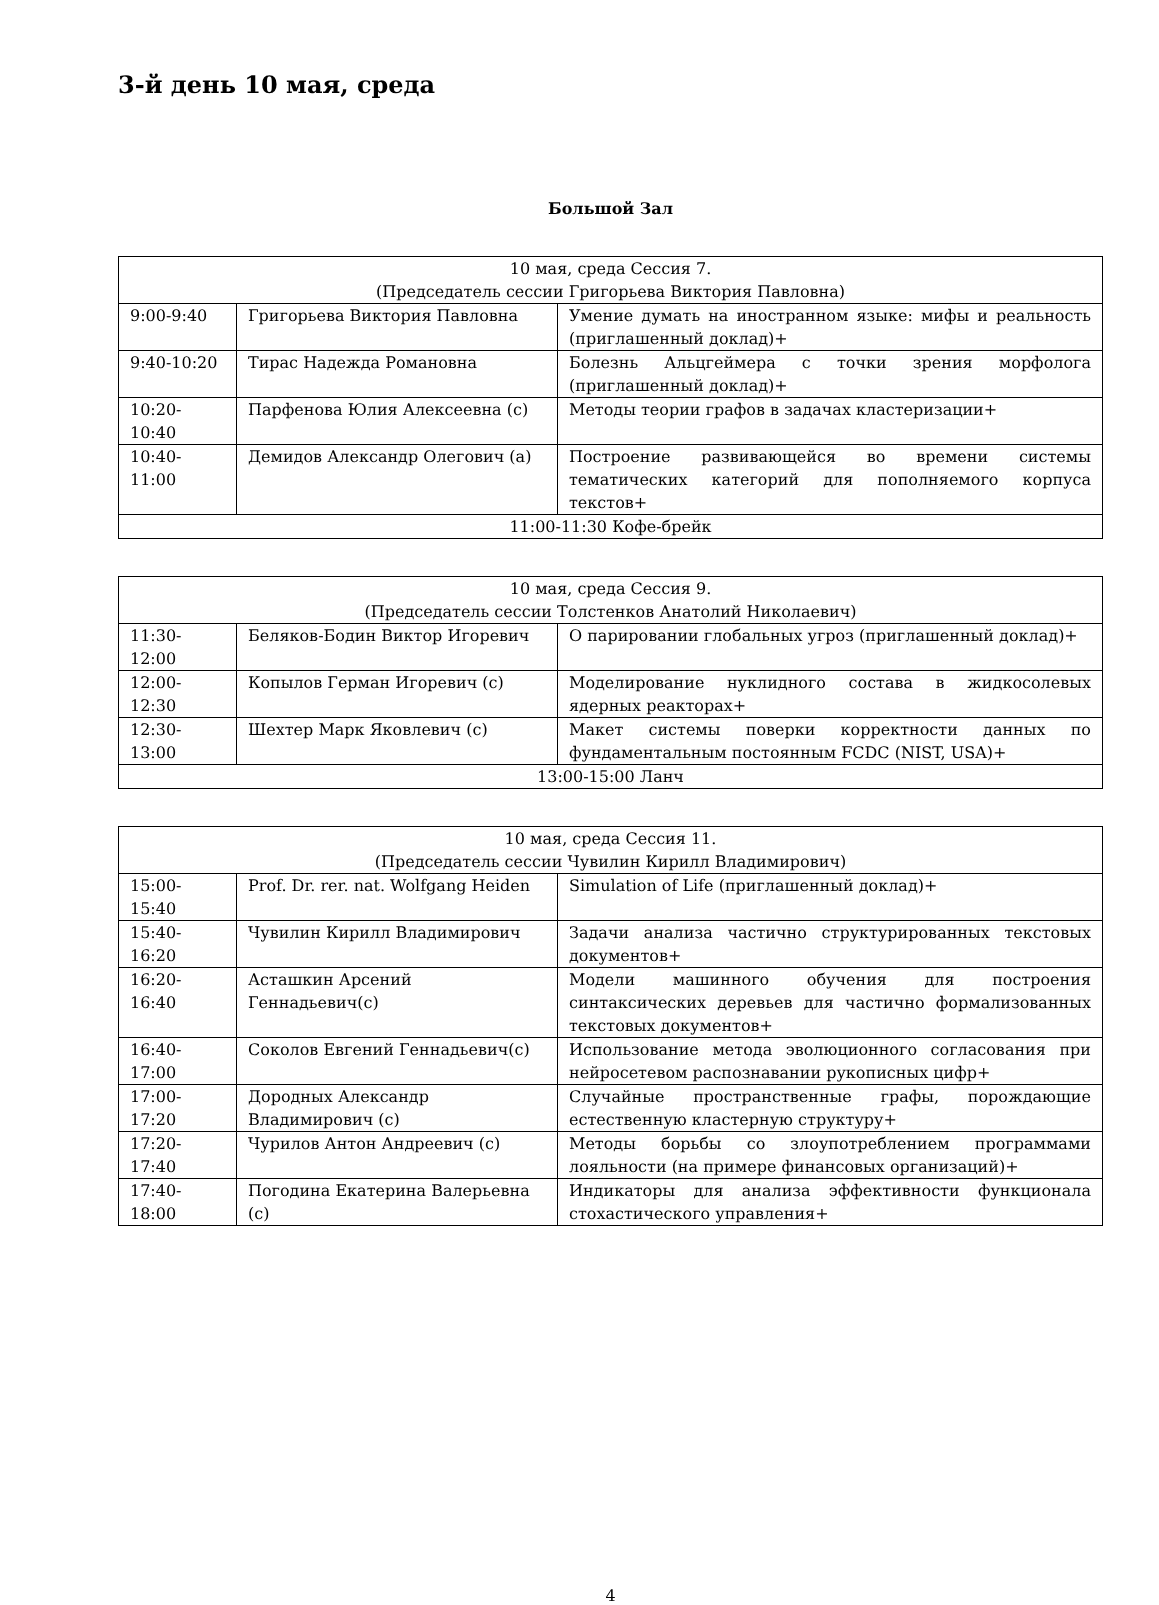3-й день 10 мая, среда
Большой Зал
| 10 мая, среда Сессия 7. (Председатель сессии Григорьева Виктория Павловна) | | |
| 9:00-9:40 | Григорьева Виктория Павловна | Умение думать на иностранном языке: мифы и реальность (приглашенный доклад)+ |
| 9:40-10:20 | Тирас Надежда Романовна | Болезнь Альцгеймера с точки зрения морфолога (приглашенный доклад)+ |
| 10:20-10:40 | Парфенова Юлия Алексеевна (с) | Методы теории графов в задачах кластеризации+ |
| 10:40-11:00 | Демидов Александр Олегович (а) | Построение развивающейся во времени системы тематических категорий для пополняемого корпуса текстов+ |
| 11:00-11:30 Кофе-брейк | | |
| 10 мая, среда Сессия 9. (Председатель сессии Толстенков Анатолий Николаевич) | | |
| 11:30-12:00 | Беляков-Бодин Виктор Игоревич | О парировании глобальных угроз (приглашенный доклад)+ |
| 12:00-12:30 | Копылов Герман Игоревич (с) | Моделирование нуклидного состава в жидкосолевых ядерных реакторах+ |
| 12:30-13:00 | Шехтер Марк Яковлевич (с) | Макет системы поверки корректности данных по фундаментальным постоянным FCDC (NIST, USA)+ |
| 13:00-15:00 Ланч | | |
| 10 мая, среда Сессия 11. (Председатель сессии Чувилин Кирилл Владимирович) | | |
| 15:00-15:40 | Prof. Dr. rer. nat. Wolfgang Heiden | Simulation of Life (приглашенный доклад)+ |
| 15:40-16:20 | Чувилин Кирилл Владимирович | Задачи анализа частично структурированных текстовых документов+ |
| 16:20-16:40 | Асташкин Арсений Геннадьевич(с) | Модели машинного обучения для построения синтаксических деревьев для частично формализованных текстовых документов+ |
| 16:40-17:00 | Соколов Евгений Геннадьевич(с) | Использование метода эволюционного согласования при нейросетевом распознавании рукописных цифр+ |
| 17:00-17:20 | Дородных Александр Владимирович (с) | Случайные пространственные графы, порождающие естественную кластерную структуру+ |
| 17:20-17:40 | Чурилов Антон Андреевич (с) | Методы борьбы со злоупотреблением программами лояльности (на примере финансовых организаций)+ |
| 17:40-18:00 | Погодина Екатерина Валерьевна (с) | Индикаторы для анализа эффективности функционала стохастического управления+ |
4